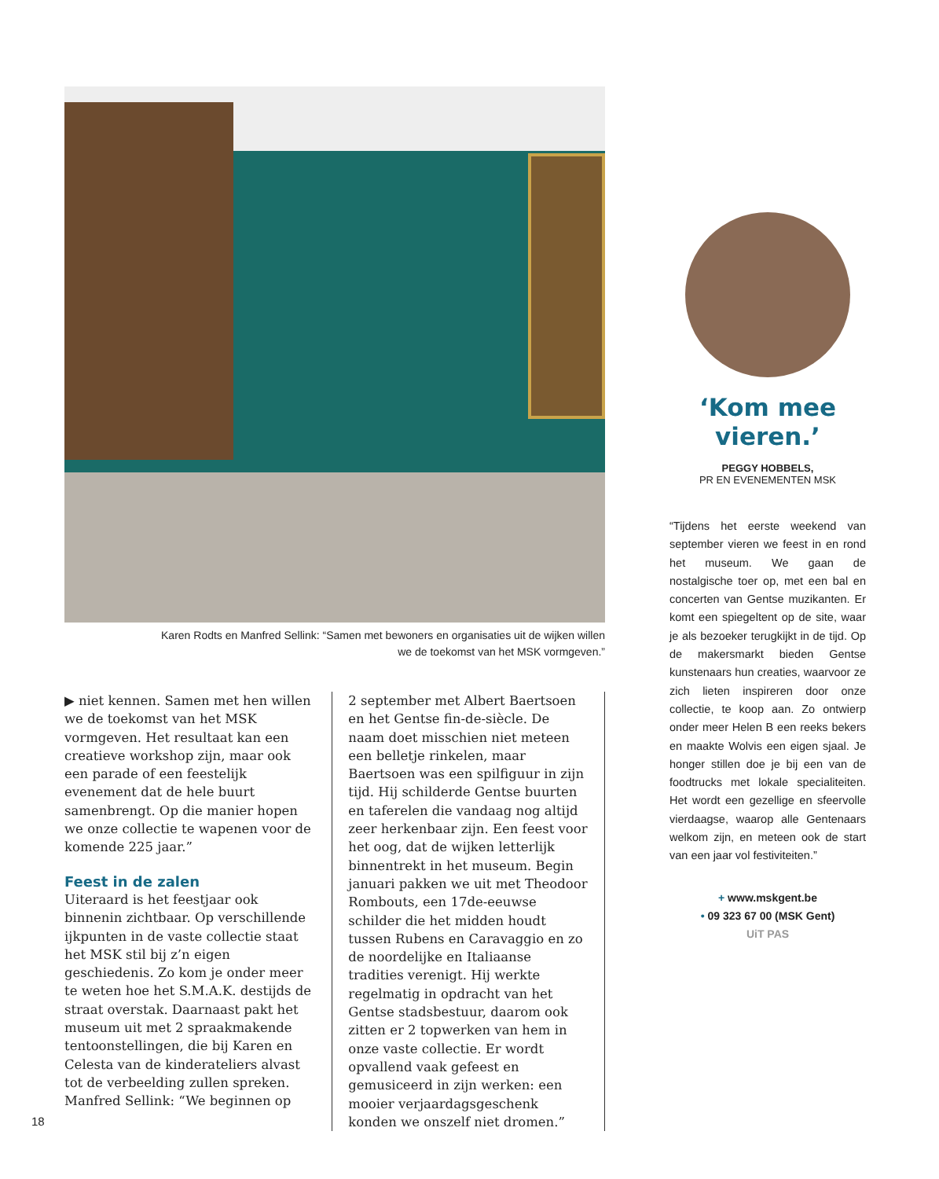Karen Rodts en Manfred Sellink: “Samen met bewoners en organisaties uit de wijken willen
we de toekomst van het MSK vormgeven.”
▶ niet kennen. Samen met hen willen we de toekomst van het MSK vormgeven. Het resultaat kan een creatieve workshop zijn, maar ook een parade of een feestelijk evenement dat de hele buurt samenbrengt. Op die manier hopen we onze collectie te wapenen voor de komende 225 jaar.”
Feest in de zalen
Uiteraard is het feestjaar ook binnenin zichtbaar. Op verschillende ijkpunten in de vaste collectie staat het MSK stil bij z’n eigen geschiedenis. Zo kom je onder meer te weten hoe het S.M.A.K. destijds de straat overstak. Daarnaast pakt het museum uit met 2 spraakmakende tentoonstellingen, die bij Karen en Celesta van de kinderateliers alvast tot de verbeelding zullen spreken. Manfred Sellink: “We beginnen op
2 september met Albert Baertsoen en het Gentse fin-de-siècle. De naam doet misschien niet meteen een belletje rinkelen, maar Baertsoen was een spilfiguur in zijn tijd. Hij schilderde Gentse buurten en taferelen die vandaag nog altijd zeer herkenbaar zijn. Een feest voor het oog, dat de wijken letterlijk binnentrekt in het museum. Begin januari pakken we uit met Theodoor Rombouts, een 17de-eeuwse schilder die het midden houdt tussen Rubens en Caravaggio en zo de noordelijke en Italiaanse tradities verenigt. Hij werkte regelmatig in opdracht van het Gentse stadsbestuur, daarom ook zitten er 2 topwerken van hem in onze vaste collectie. Er wordt opvallend vaak gefeest en gemusiceerd in zijn werken: een mooier verjaardagsgeschenk konden we onszelf niet dromen.”
‘Kom mee vieren.’
PEGGY HOBBELS,
PR EN EVENEMENTEN MSK
“Tijdens het eerste weekend van september vieren we feest in en rond het museum. We gaan de nostalgische toer op, met een bal en concerten van Gentse muzikanten. Er komt een spiegeltent op de site, waar je als bezoeker terugkijkt in de tijd. Op de makersmarkt bieden Gentse kunstenaars hun creaties, waarvoor ze zich lieten inspireren door onze collectie, te koop aan. Zo ontwierp onder meer Helen B een reeks bekers en maakte Wolvis een eigen sjaal. Je honger stillen doe je bij een van de foodtrucks met lokale specialiteiten. Het wordt een gezellige en sfeervolle vierdaagse, waarop alle Gentenaars welkom zijn, en meteen ook de start van een jaar vol festiviteiten.”
+ www.mskgent.be
• 09 323 67 00 (MSK Gent)
UiT PAS
18